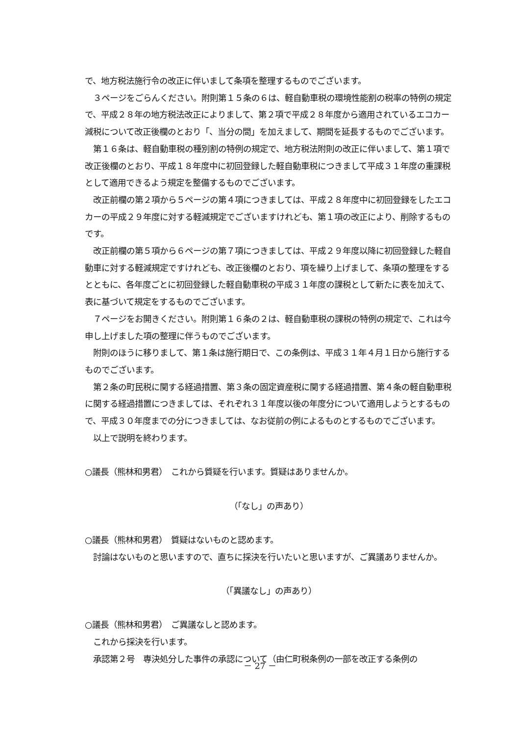で、地方税法施行令の改正に伴いまして条項を整理するものでございます。
　３ページをごらんください。附則第１５条の６は、軽自動車税の環境性能割の税率の特例の規定で、平成２８年の地方税法改正によりまして、第２項で平成２８年度から適用されているエコカー減税について改正後欄のとおり「、当分の間」を加えまして、期間を延長するものでございます。
　第１６条は、軽自動車税の種別割の特例の規定で、地方税法附則の改正に伴いまして、第１項で改正後欄のとおり、平成１８年度中に初回登録した軽自動車税につきまして平成３１年度の重課税として適用できるよう規定を整備するものでございます。
　改正前欄の第２項から５ページの第４項につきましては、平成２８年度中に初回登録をしたエコカーの平成２９年度に対する軽減規定でございますけれども、第１項の改正により、削除するものです。
　改正前欄の第５項から６ページの第７項につきましては、平成２９年度以降に初回登録した軽自動車に対する軽減規定ですけれども、改正後欄のとおり、項を繰り上げまして、条項の整理をするとともに、各年度ごとに初回登録した軽自動車税の平成３１年度の課税として新たに表を加えて、表に基づいて規定をするものでございます。
　７ページをお開きください。附則第１６条の２は、軽自動車税の課税の特例の規定で、これは今申し上げました項の整理に伴うものでございます。
　附則のほうに移りまして、第１条は施行期日で、この条例は、平成３１年４月１日から施行するものでございます。
　第２条の町民税に関する経過措置、第３条の固定資産税に関する経過措置、第４条の軽自動車税に関する経過措置につきましては、それぞれ３１年度以後の年度分について適用しようとするもので、平成３０年度までの分につきましては、なお従前の例によるものとするものでございます。
　以上で説明を終わります。
○議長（熊林和男君）　これから質疑を行います。質疑はありませんか。
（「なし」の声あり）
○議長（熊林和男君）　質疑はないものと認めます。
　討論はないものと思いますので、直ちに採決を行いたいと思いますが、ご異議ありませんか。
（「異議なし」の声あり）
○議長（熊林和男君）　ご異議なしと認めます。
　これから採決を行います。
　承認第２号　専決処分した事件の承認について（由仁町税条例の一部を改正する条例の
－ 27 －